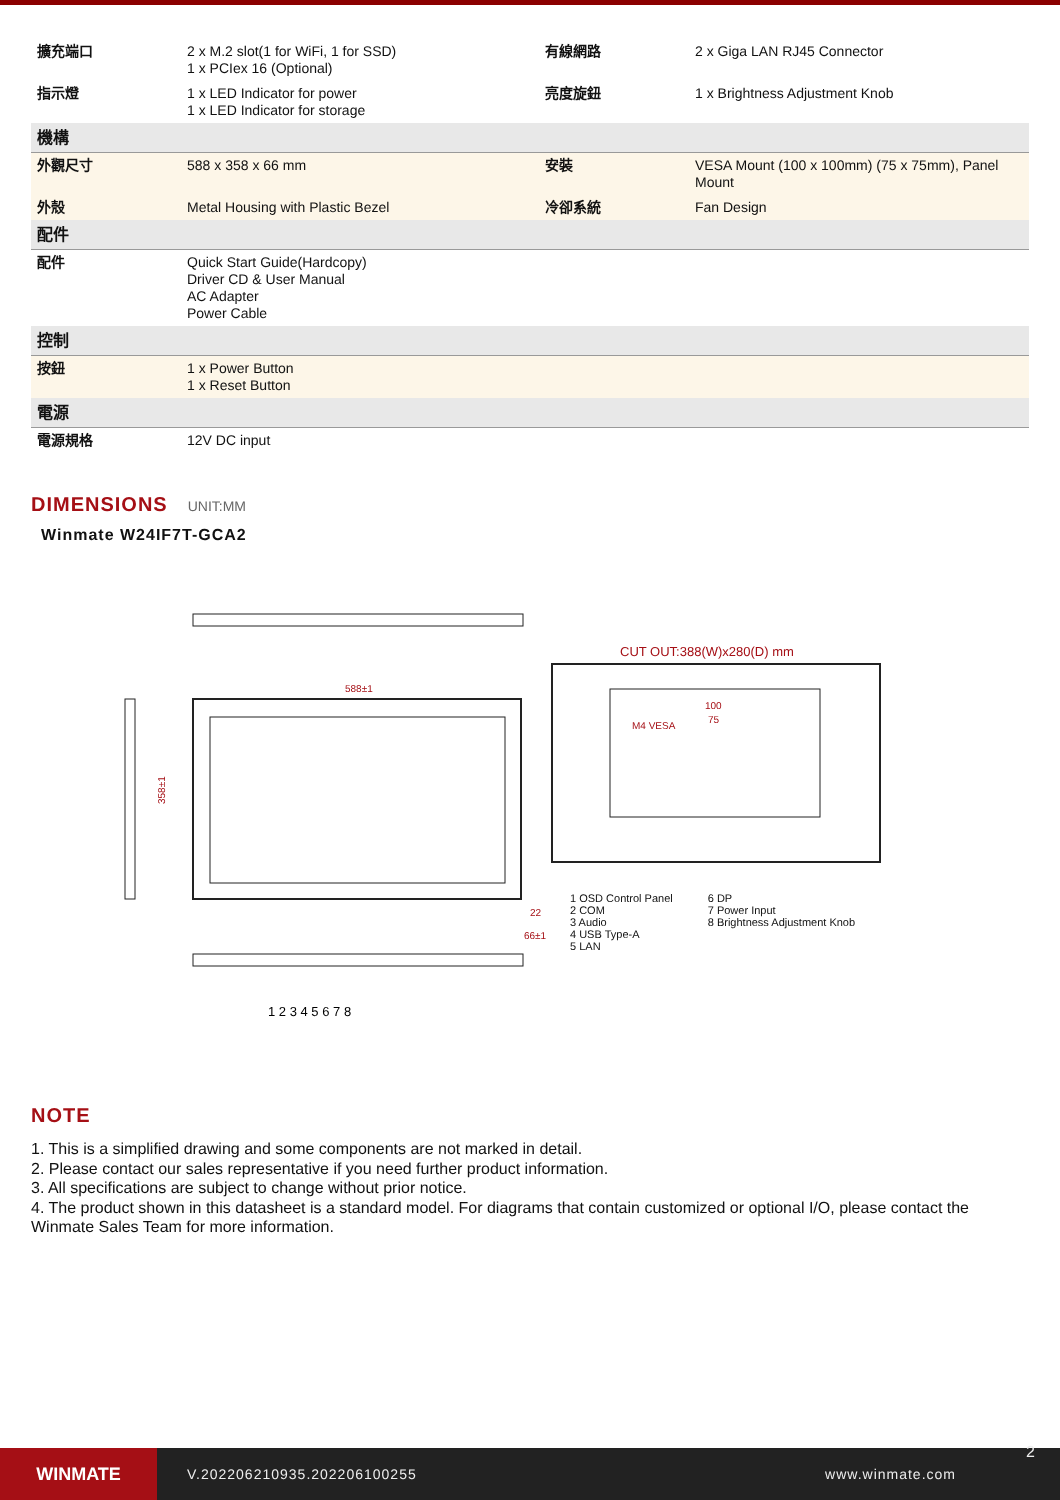| 擴充端口 | 2 x M.2 slot(1 for WiFi, 1 for SSD) 1 x PCIex 16 (Optional) | 有線網路 | 2 x Giga LAN RJ45 Connector |
| 指示燈 | 1 x LED Indicator for power 1 x LED Indicator for storage | 亮度旋鈕 | 1 x Brightness Adjustment Knob |
| 機構 | | | |
| 外觀尺寸 | 588 x 358 x 66 mm | 安裝 | VESA Mount (100 x 100mm) (75 x 75mm), Panel Mount |
| 外殼 | Metal Housing with Plastic Bezel | 冷卻系統 | Fan Design |
| 配件 | | | |
| 配件 | Quick Start Guide(Hardcopy) Driver CD & User Manual AC Adapter Power Cable | | |
| 控制 | | | |
| 按鈕 | 1 x Power Button 1 x Reset Button | | |
| 電源 | | | |
| 電源規格 | 12V DC input | | |
DIMENSIONS UNIT:MM
Winmate W24IF7T-GCA2
588±1
358±1
22
66±1
1 2 3 4 5 6 7 8
CUT OUT:388(W)x280(D) mm
M4 VESA
100
75
1 OSD Control Panel
2 COM
3 Audio
4 USB Type-A
5 LAN
6 DP
7 Power Input
8 Brightness Adjustment Knob
NOTE
1. This is a simplified drawing and some components are not marked in detail.
2. Please contact our sales representative if you need further product information.
3. All specifications are subject to change without prior notice.
4. The product shown in this datasheet is a standard model. For diagrams that contain customized or optional I/O, please contact the Winmate Sales Team for more information.
WINMATE
V.202206210935.202206100255 www.winmate.com
2